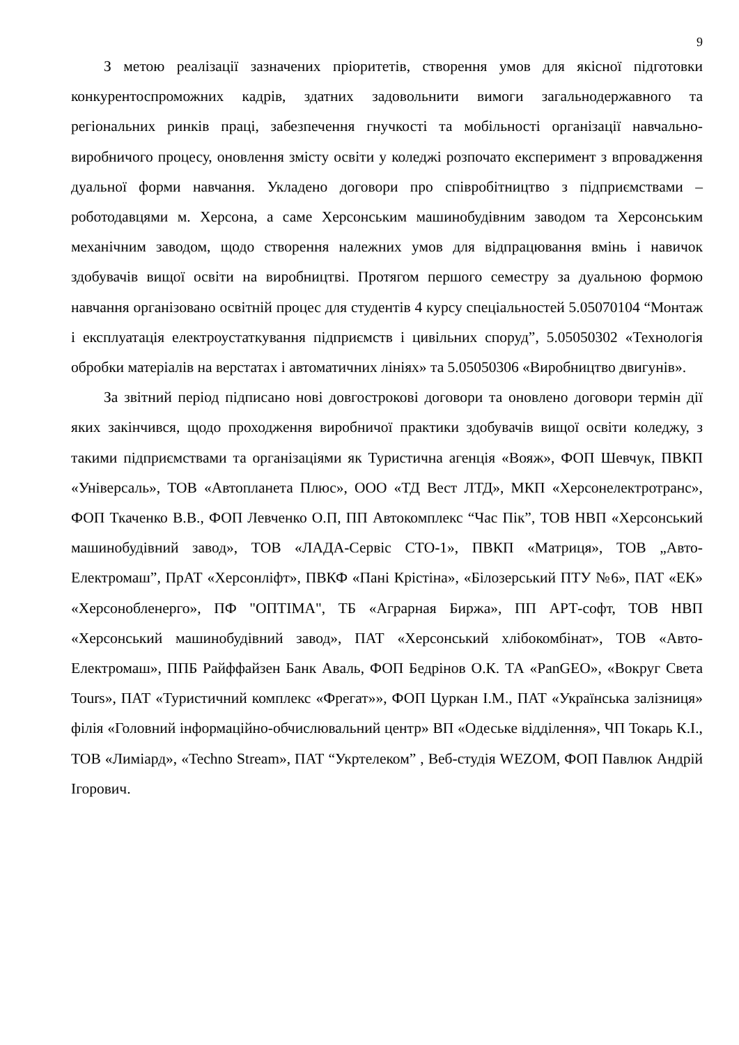9
З метою реалізації зазначених пріоритетів, створення умов для якісної підготовки конкурентоспроможних кадрів, здатних задовольнити вимоги загальнодержавного та регіональних ринків праці, забезпечення гнучкості та мобільності організації навчально-виробничого процесу, оновлення змісту освіти у коледжі розпочато експеримент з впровадження дуальної форми навчання. Укладено договори про співробітництво з підприємствами – роботодавцями м. Херсона, а саме Херсонським машинобудівним заводом та Херсонським механічним заводом, щодо створення належних умов для відпрацювання вмінь і навичок здобувачів вищої освіти на виробництві. Протягом першого семестру за дуальною формою навчання організовано освітній процес для студентів 4 курсу спеціальностей 5.05070104 “Монтаж і експлуатація електроустаткування підприємств і цивільних споруд”, 5.05050302 «Технологія обробки матеріалів на верстатах і автоматичних лініях» та 5.05050306 «Виробництво двигунів».
За звітний період підписано нові довгострокові договори та оновлено договори термін дії яких закінчився, щодо проходження виробничої практики здобувачів вищої освіти коледжу, з такими підприємствами та організаціями як Туристична агенція «Вояж», ФОП Шевчук, ПВКП «Універсаль», ТОВ «Автопланета Плюс», ООО «ТД Вест ЛТД», МКП «Херсонелектротранс», ФОП Ткаченко В.В., ФОП Левченко О.П, ПП Автокомплекс “Час Пік”, ТОВ НВП «Херсонський машинобудівний завод», ТОВ «ЛАДА-Сервіс СТО-1», ПВКП «Матриця», ТОВ „Авто-Електромаш”, ПрАТ «Херсонліфт», ПВКФ «Пані Крістіна», «Білозерський ПТУ №6», ПАТ «ЕК» «Херсонобленерго», ПФ "ОПТІМА", ТБ «Аграрная Биржа», ПП АРТ-софт, ТОВ НВП «Херсонський машинобудівний завод», ПАТ «Херсонський хлібокомбінат», ТОВ «Авто-Електромаш», ППБ Райффайзен Банк Аваль, ФОП Бедрінов О.К. ТА «PanGEO», «Вокруг Света Tours», ПАТ «Туристичний комплекс «Фрегат»», ФОП Цуркан І.М., ПАТ «Українська залізниця» філія «Головний інформаційно-обчислювальний центр» ВП «Одеське відділення», ЧП Токарь К.І., ТОВ «Лиміард», «Techno Stream», ПАТ “Укртелеком” , Веб-студія WEZOM, ФОП Павлюк Андрій Ігорович.